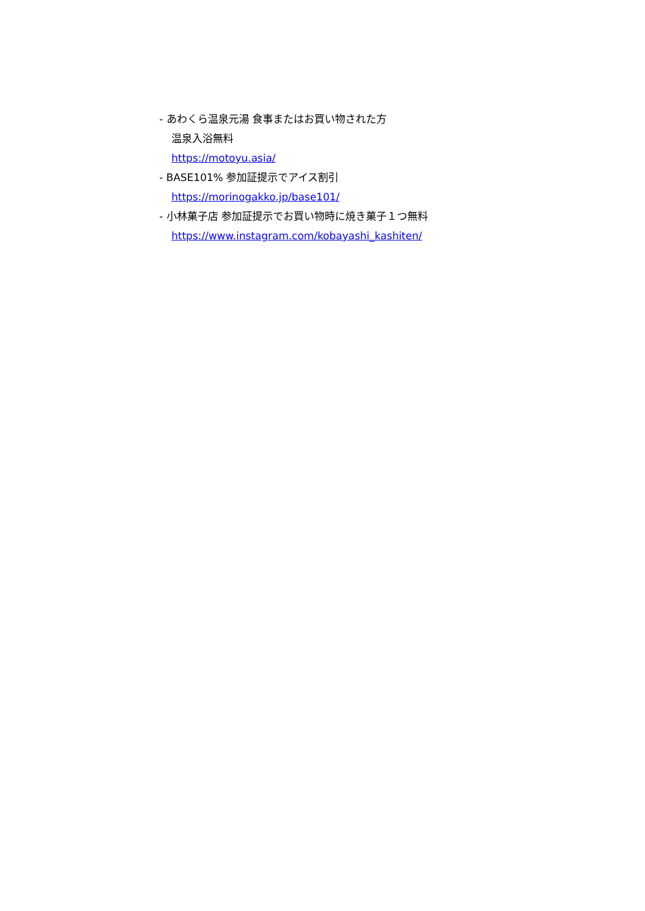- あわくら温泉元湯 食事またはお買い物された方
温泉入浴無料
https://motoyu.asia/
- BASE101% 参加証提示でアイス割引
https://morinogakko.jp/base101/
- 小林菓子店 参加証提示でお買い物時に焼き菓子１つ無料
https://www.instagram.com/kobayashi_kashiten/